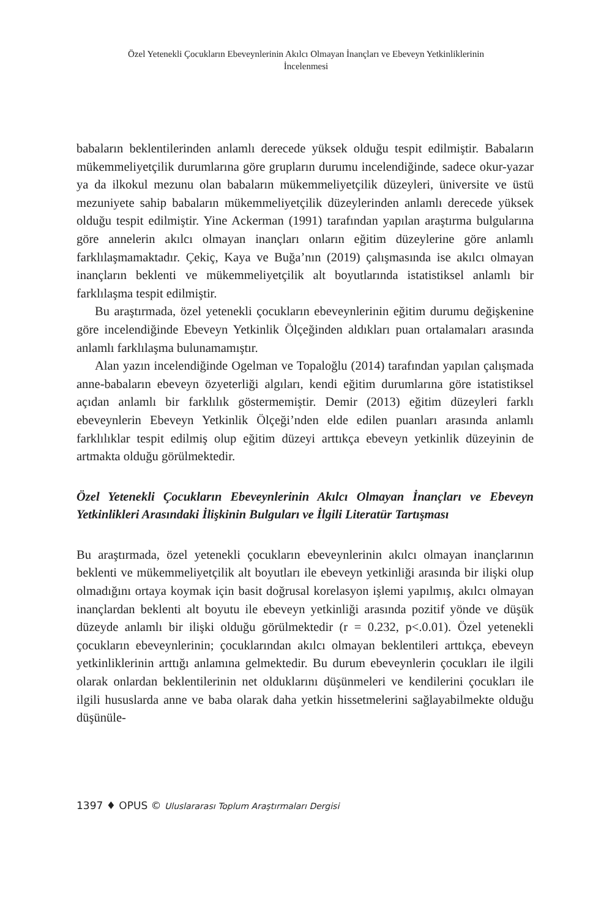Özel Yetenekli Çocukların Ebeveynlerinin Akılcı Olmayan İnançları ve Ebeveyn Yetkinliklerinin İncelenmesi
babaların beklentilerinden anlamlı derecede yüksek olduğu tespit edilmiştir. Babaların mükemmeliyetçilik durumlarına göre grupların durumu incelendiğinde, sadece okur-yazar ya da ilkokul mezunu olan babaların mükemmeliyetçilik düzeyleri, üniversite ve üstü mezuniyete sahip babaların mükemmeliyetçilik düzeylerinden anlamlı derecede yüksek olduğu tespit edilmiştir. Yine Ackerman (1991) tarafından yapılan araştırma bulgularına göre annelerin akılcı olmayan inançları onların eğitim düzeylerine göre anlamlı farklılaşmamaktadır. Çekiç, Kaya ve Buğa’nın (2019) çalışmasında ise akılcı olmayan inançların beklenti ve mükemmeliyetçilik alt boyutlarında istatistiksel anlamlı bir farklılaşma tespit edilmiştir.
Bu araştırmada, özel yetenekli çocukların ebeveynlerinin eğitim durumu değişkenine göre incelendiğinde Ebeveyn Yetkinlik Ölçeğinden aldıkları puan ortalamaları arasında anlamlı farklılaşma bulunamamıştır.
Alan yazın incelendiğinde Ogelman ve Topaloğlu (2014) tarafından yapılan çalışmada anne-babaların ebeveyn özyeterliği algıları, kendi eğitim durumlarına göre istatistiksel açıdan anlamlı bir farklılık göstermemiştir. Demir (2013) eğitim düzeyleri farklı ebeveynlerin Ebeveyn Yetkinlik Ölçeği’nden elde edilen puanları arasında anlamlı farklılıklar tespit edilmiş olup eğitim düzeyi arttıkça ebeveyn yetkinlik düzeyinin de artmakta olduğu görülmektedir.
Özel Yetenekli Çocukların Ebeveynlerinin Akılcı Olmayan İnançları ve Ebeveyn Yetkinlikleri Arasındaki İlişkinin Bulguları ve İlgili Literatür Tartışması
Bu araştırmada, özel yetenekli çocukların ebeveynlerinin akılcı olmayan inançlarının beklenti ve mükemmeliyetçilik alt boyutları ile ebeveyn yetkinliği arasında bir ilişki olup olmadığını ortaya koymak için basit doğrusal korelasyon işlemi yapılmış, akılcı olmayan inançlardan beklenti alt boyutu ile ebeveyn yetkinliği arasında pozitif yönde ve düşük düzeyde anlamlı bir ilişki olduğu görülmektedir (r = 0.232, p<.0.01). Özel yetenekli çocukların ebeveynlerinin; çocuklarından akılcı olmayan beklentileri arttıkça, ebeveyn yetkinliklerinin arttığı anlamına gelmektedir. Bu durum ebeveynlerin çocukları ile ilgili olarak onlardan beklentilerinin net olduklarını düşünmeleri ve kendilerini çocukları ile ilgili hususlarda anne ve baba olarak daha yetkin hissetmelerini sağlayabilmekte olduğu düşünüle-
1397 ♦ OPUS © Uluslararası Toplum Araştırmaları Dergisi